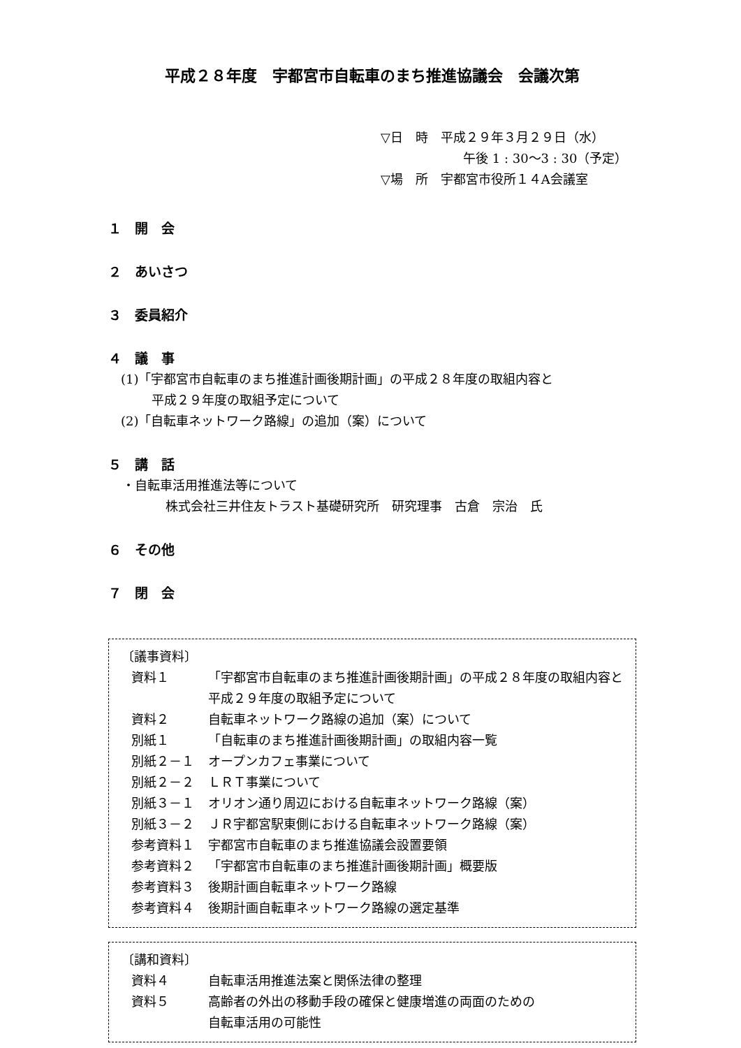平成２８年度　宇都宮市自転車のまち推進協議会　会議次第
▽日　時　平成２９年３月２９日（水）
午後 1 : 30～3 : 30（予定）
▽場　所　宇都宮市役所１４A会議室
１　開　会
２　あいさつ
３　委員紹介
４　議　事
(1)「宇都宮市自転車のまち推進計画後期計画」の平成２８年度の取組内容と
平成２９年度の取組予定について
(2)「自転車ネットワーク路線」の追加（案）について
５　講　話
・自転車活用推進法等について
株式会社三井住友トラスト基礎研究所　研究理事　古倉　宗治　氏
６　その他
７　閉　会
〔議事資料〕
資料１ 「宇都宮市自転車のまち推進計画後期計画」の平成２８年度の取組内容と平成２９年度の取組予定について
資料２ 自転車ネットワーク路線の追加（案）について
別紙１ 「自転車のまち推進計画後期計画」の取組内容一覧
別紙２－１ オープンカフェ事業について
別紙２－２ ＬＲＴ事業について
別紙３－１ オリオン通り周辺における自転車ネットワーク路線（案）
別紙３－２ ＪＲ宇都宮駅東側における自転車ネットワーク路線（案）
参考資料１ 宇都宮市自転車のまち推進協議会設置要領
参考資料２ 「宇都宮市自転車のまち推進計画後期計画」概要版
参考資料３ 後期計画自転車ネットワーク路線
参考資料４ 後期計画自転車ネットワーク路線の選定基準
〔講和資料〕
資料４ 自転車活用推進法案と関係法律の整理
資料５ 高齢者の外出の移動手段の確保と健康増進の両面のための
自転車活用の可能性